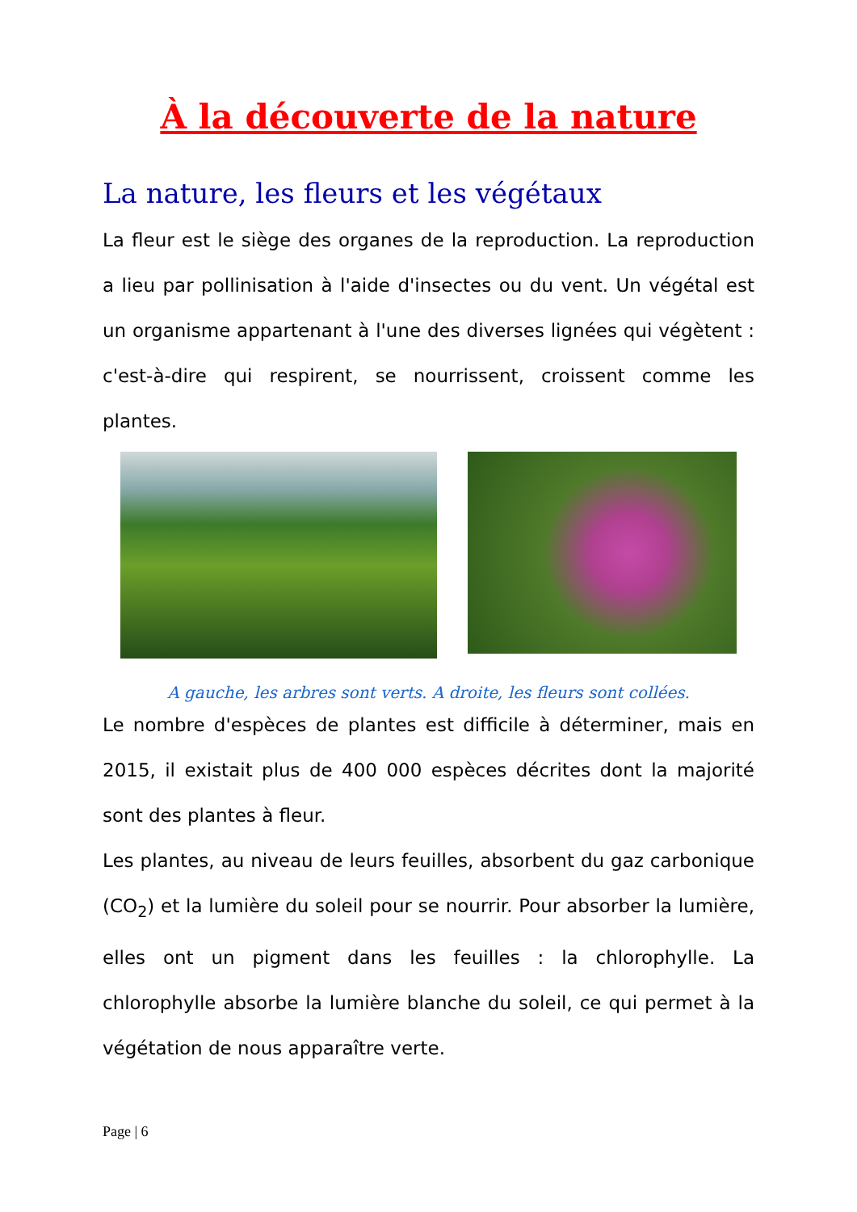À la découverte de la nature
La nature, les fleurs et les végétaux
La fleur est le siège des organes de la reproduction. La reproduction a lieu par pollinisation à l'aide d'insectes ou du vent. Un végétal est un organisme appartenant à l'une des diverses lignées qui végètent : c'est-à-dire qui respirent, se nourrissent, croissent comme les plantes.
A gauche, les arbres sont verts. A droite, les fleurs sont collées.
Le nombre d'espèces de plantes est difficile à déterminer, mais en 2015, il existait plus de 400 000 espèces décrites dont la majorité sont des plantes à fleur.
Les plantes, au niveau de leurs feuilles, absorbent du gaz carbonique (CO<sub>2</sub>) et la lumière du soleil pour se nourrir. Pour absorber la lumière, elles ont un pigment dans les feuilles : la chlorophylle. La chlorophylle absorbe la lumière blanche du soleil, ce qui permet à la végétation de nous apparaître verte.
Page | 6